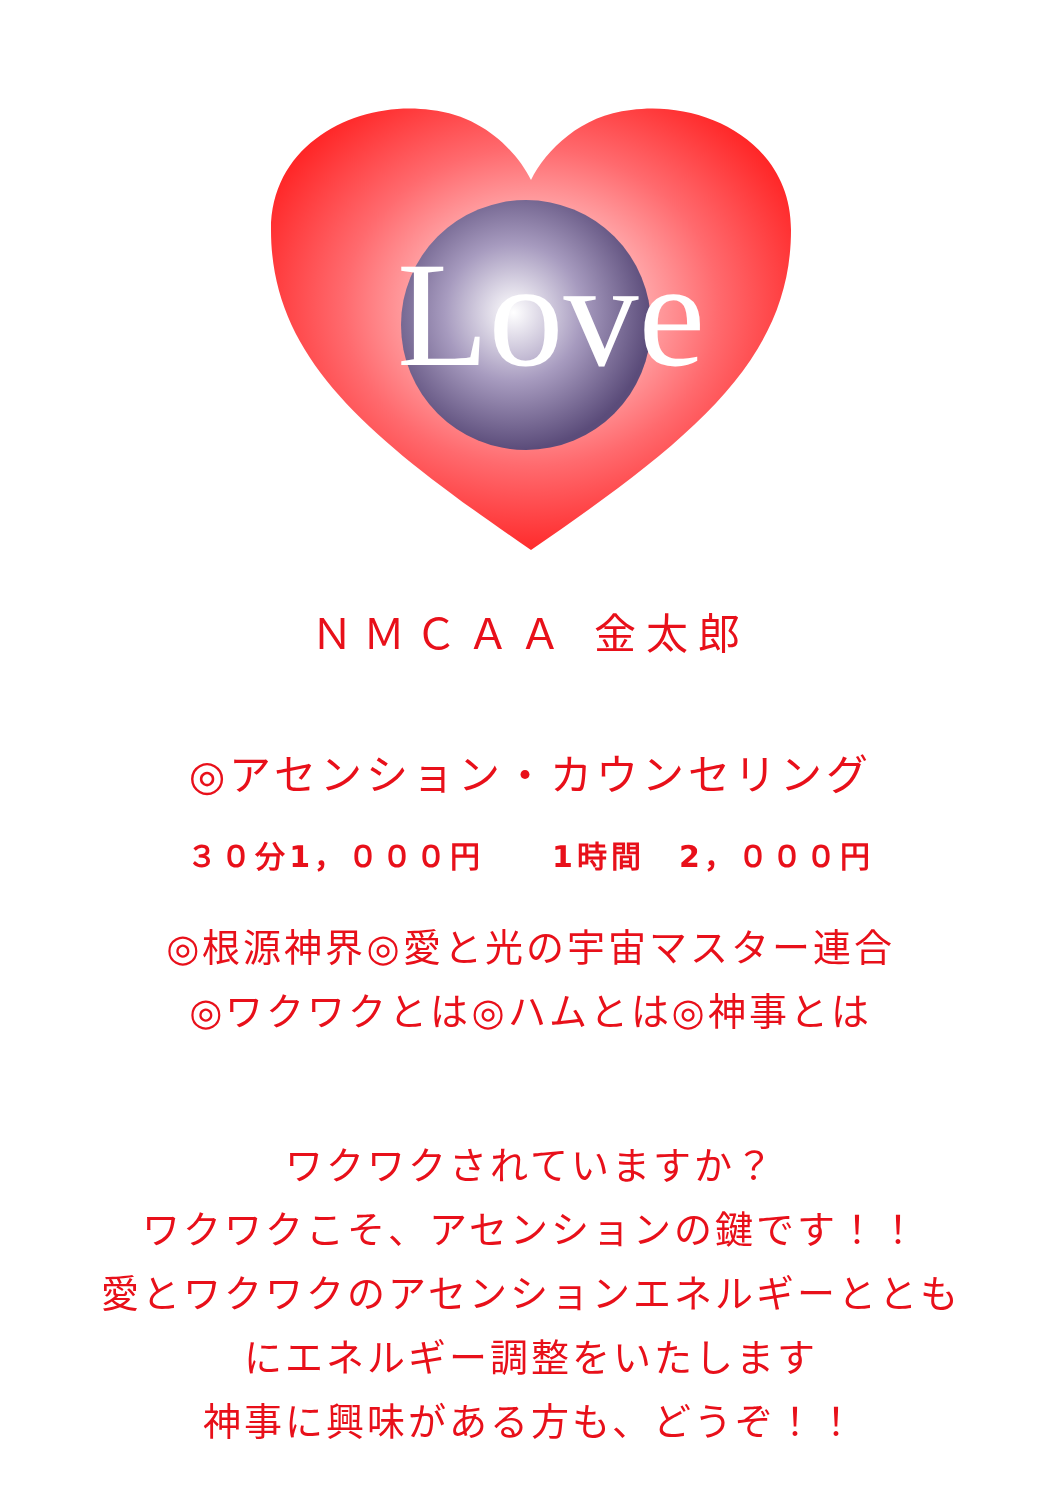Love
ＮＭＣＡＡ 金太郎
◎アセンション・カウンセリング
３０分1，０００円　　1時間　2，０００円
◎根源神界◎愛と光の宇宙マスター連合
◎ワクワクとは◎ハムとは◎神事とは
ワクワクされていますか？
ワクワクこそ、アセンションの鍵です！！
愛とワクワクのアセンションエネルギーととも
にエネルギー調整をいたします
神事に興味がある方も、どうぞ！！